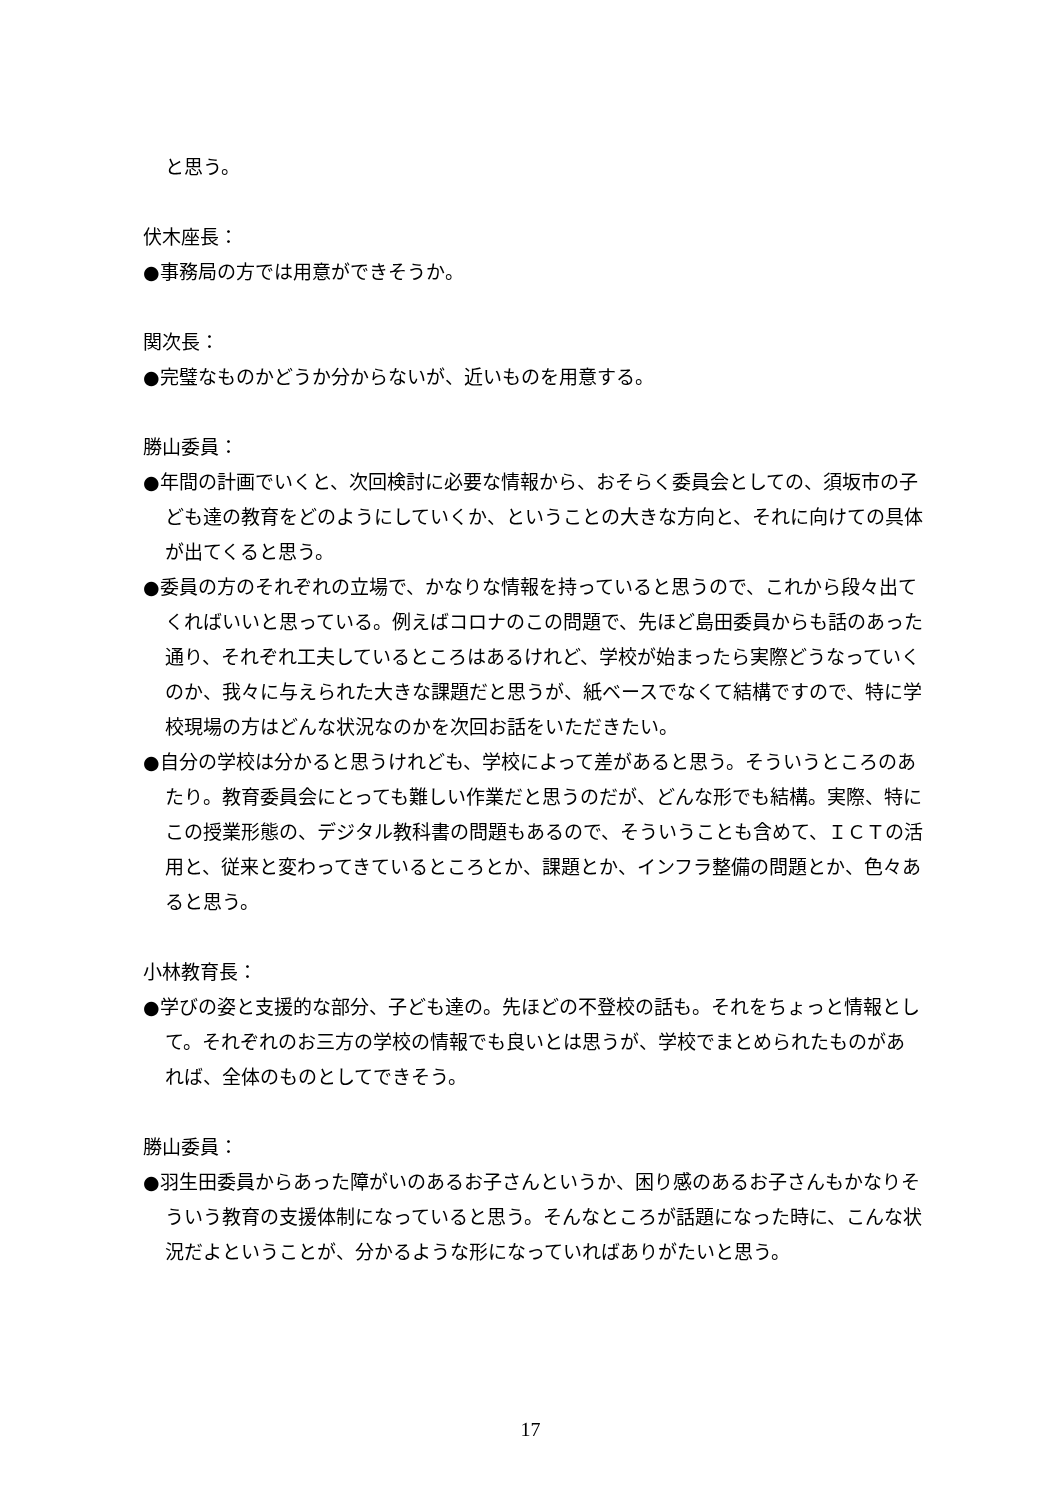と思う。
伏木座長：
●事務局の方では用意ができそうか。
関次長：
●完璧なものかどうか分からないが、近いものを用意する。
勝山委員：
●年間の計画でいくと、次回検討に必要な情報から、おそらく委員会としての、須坂市の子ども達の教育をどのようにしていくか、ということの大きな方向と、それに向けての具体が出てくると思う。
●委員の方のそれぞれの立場で、かなりな情報を持っていると思うので、これから段々出てくればいいと思っている。例えばコロナのこの問題で、先ほど島田委員からも話のあった通り、それぞれ工夫しているところはあるけれど、学校が始まったら実際どうなっていくのか、我々に与えられた大きな課題だと思うが、紙ベースでなくて結構ですので、特に学校現場の方はどんな状況なのかを次回お話をいただきたい。
●自分の学校は分かると思うけれども、学校によって差があると思う。そういうところのあたり。教育委員会にとっても難しい作業だと思うのだが、どんな形でも結構。実際、特にこの授業形態の、デジタル教科書の問題もあるので、そういうことも含めて、ＩＣＴの活用と、従来と変わってきているところとか、課題とか、インフラ整備の問題とか、色々あると思う。
小林教育長：
●学びの姿と支援的な部分、子ども達の。先ほどの不登校の話も。それをちょっと情報として。それぞれのお三方の学校の情報でも良いとは思うが、学校でまとめられたものがあれば、全体のものとしてできそう。
勝山委員：
●羽生田委員からあった障がいのあるお子さんというか、困り感のあるお子さんもかなりそういう教育の支援体制になっていると思う。そんなところが話題になった時に、こんな状況だよということが、分かるような形になっていればありがたいと思う。
17